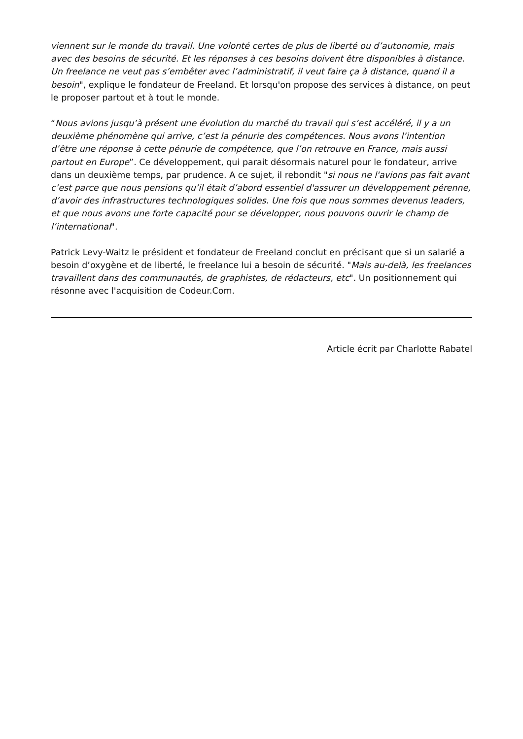viennent sur le monde du travail. Une volonté certes de plus de liberté ou d’autonomie, mais avec des besoins de sécurité. Et les réponses à ces besoins doivent être disponibles à distance. Un freelance ne veut pas s’embêter avec l’administratif, il veut faire ça à distance, quand il a besoin", explique le fondateur de Freeland. Et lorsqu'on propose des services à distance, on peut le proposer partout et à tout le monde.
“Nous avions jusqu’à présent une évolution du marché du travail qui s’est accéléré, il y a un deuxième phénomène qui arrive, c’est la pénurie des compétences. Nous avons l’intention d’être une réponse à cette pénurie de compétence, que l’on retrouve en France, mais aussi partout en Europe”. Ce développement, qui parait désormais naturel pour le fondateur, arrive dans un deuxième temps, par prudence. A ce sujet, il rebondit "si nous ne l'avions pas fait avant c’est parce que nous pensions qu’il était d’abord essentiel d'assurer un développement pérenne, d’avoir des infrastructures technologiques solides. Une fois que nous sommes devenus leaders, et que nous avons une forte capacité pour se développer, nous pouvons ouvrir le champ de l’international".
Patrick Levy-Waitz le président et fondateur de Freeland conclut en précisant que si un salarié a besoin d’oxygène et de liberté, le freelance lui a besoin de sécurité. "Mais au-delà, les freelances travaillent dans des communautés, de graphistes, de rédacteurs, etc". Un positionnement qui résonne avec l'acquisition de Codeur.Com.
Article écrit par Charlotte Rabatel